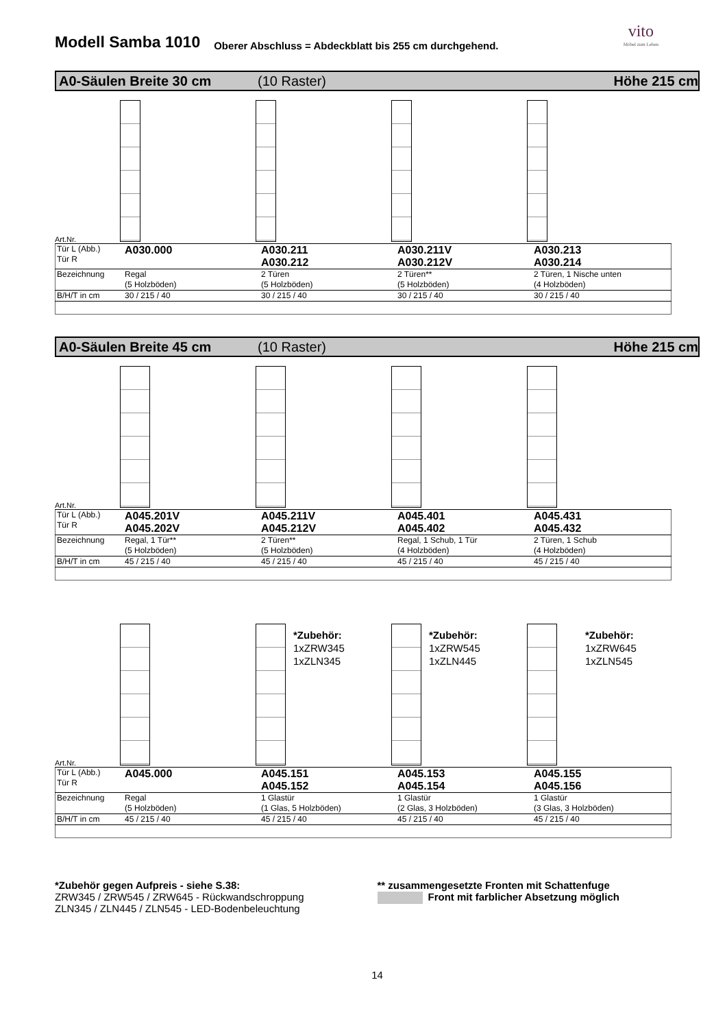Modell Samba 1010
Oberer Abschluss = Abdeckblatt bis 255 cm durchgehend.
vito
Möbel zum Leben
A0-Säulen Breite 30 cm (10 Raster) Höhe 215 cm
Art.Nr.
| Tür L (Abb.) Tür R | A030.000 | A030.211 A030.212 | A030.211V A030.212V | A030.213 A030.214 |
| Bezeichnung | Regal (5 Holzböden) | 2 Türen (5 Holzböden) | 2 Türen** (5 Holzböden) | 2 Türen, 1 Nische unten (4 Holzböden) |
| B/H/T in cm | 30 / 215 / 40 | 30 / 215 / 40 | 30 / 215 / 40 | 30 / 215 / 40 |
A0-Säulen Breite 45 cm (10 Raster) Höhe 215 cm
Art.Nr.
| Tür L (Abb.) Tür R | A045.201V A045.202V | A045.211V A045.212V | A045.401 A045.402 | A045.431 A045.432 |
| Bezeichnung | Regal, 1 Tür** (5 Holzböden) | 2 Türen** (5 Holzböden) | Regal, 1 Schub, 1 Tür (4 Holzböden) | 2 Türen, 1 Schub (4 Holzböden) |
| B/H/T in cm | 45 / 215 / 40 | 45 / 215 / 40 | 45 / 215 / 40 | 45 / 215 / 40 |
*Zubehör:
1xZRW345
1xZLN345
*Zubehör:
1xZRW545
1xZLN445
*Zubehör:
1xZRW645
1xZLN545
Art.Nr.
| Tür L (Abb.) Tür R | A045.000 | A045.151 A045.152 | A045.153 A045.154 | A045.155 A045.156 |
| Bezeichnung | Regal (5 Holzböden) | 1 Glastür (1 Glas, 5 Holzböden) | 1 Glastür (2 Glas, 3 Holzböden) | 1 Glastür (3 Glas, 3 Holzböden) |
| B/H/T in cm | 45 / 215 / 40 | 45 / 215 / 40 | 45 / 215 / 40 | 45 / 215 / 40 |
*Zubehör gegen Aufpreis - siehe S.38:
ZRW345 / ZRW545 / ZRW645 - Rückwandschroppung
ZLN345 / ZLN445 / ZLN545 - LED-Bodenbeleuchtung
** zusammengesetzte Fronten mit Schattenfuge
Front mit farblicher Absetzung möglich
14